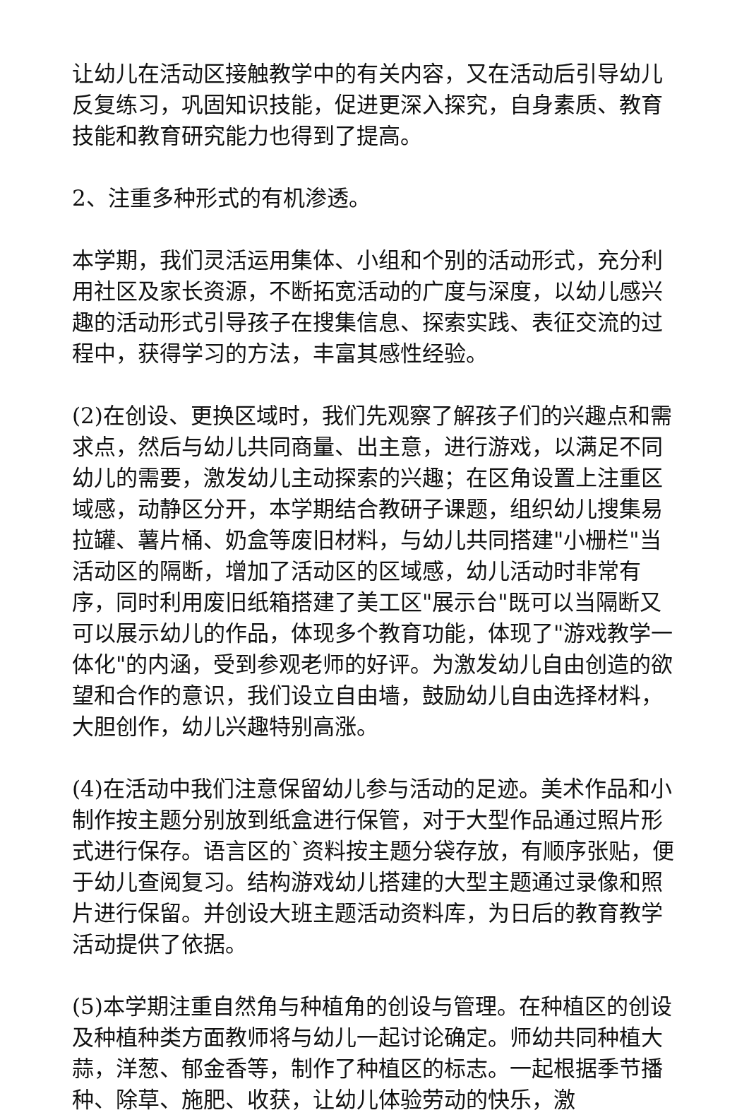让幼儿在活动区接触教学中的有关内容，又在活动后引导幼儿反复练习，巩固知识技能，促进更深入探究，自身素质、教育技能和教育研究能力也得到了提高。
2、注重多种形式的有机渗透。
本学期，我们灵活运用集体、小组和个别的活动形式，充分利用社区及家长资源，不断拓宽活动的广度与深度，以幼儿感兴趣的活动形式引导孩子在搜集信息、探索实践、表征交流的过程中，获得学习的方法，丰富其感性经验。
(2)在创设、更换区域时，我们先观察了解孩子们的兴趣点和需求点，然后与幼儿共同商量、出主意，进行游戏，以满足不同幼儿的需要，激发幼儿主动探索的兴趣；在区角设置上注重区域感，动静区分开，本学期结合教研子课题，组织幼儿搜集易拉罐、薯片桶、奶盒等废旧材料，与幼儿共同搭建"小栅栏"当活动区的隔断，增加了活动区的区域感，幼儿活动时非常有序，同时利用废旧纸箱搭建了美工区"展示台"既可以当隔断又可以展示幼儿的作品，体现多个教育功能，体现了"游戏教学一体化"的内涵，受到参观老师的好评。为激发幼儿自由创造的欲望和合作的意识，我们设立自由墙，鼓励幼儿自由选择材料，大胆创作，幼儿兴趣特别高涨。
(4)在活动中我们注意保留幼儿参与活动的足迹。美术作品和小制作按主题分别放到纸盒进行保管，对于大型作品通过照片形式进行保存。语言区的`资料按主题分袋存放，有顺序张贴，便于幼儿查阅复习。结构游戏幼儿搭建的大型主题通过录像和照片进行保留。并创设大班主题活动资料库，为日后的教育教学活动提供了依据。
(5)本学期注重自然角与种植角的创设与管理。在种植区的创设及种植种类方面教师将与幼儿一起讨论确定。师幼共同种植大蒜，洋葱、郁金香等，制作了种植区的标志。一起根据季节播种、除草、施肥、收获，让幼儿体验劳动的快乐，激